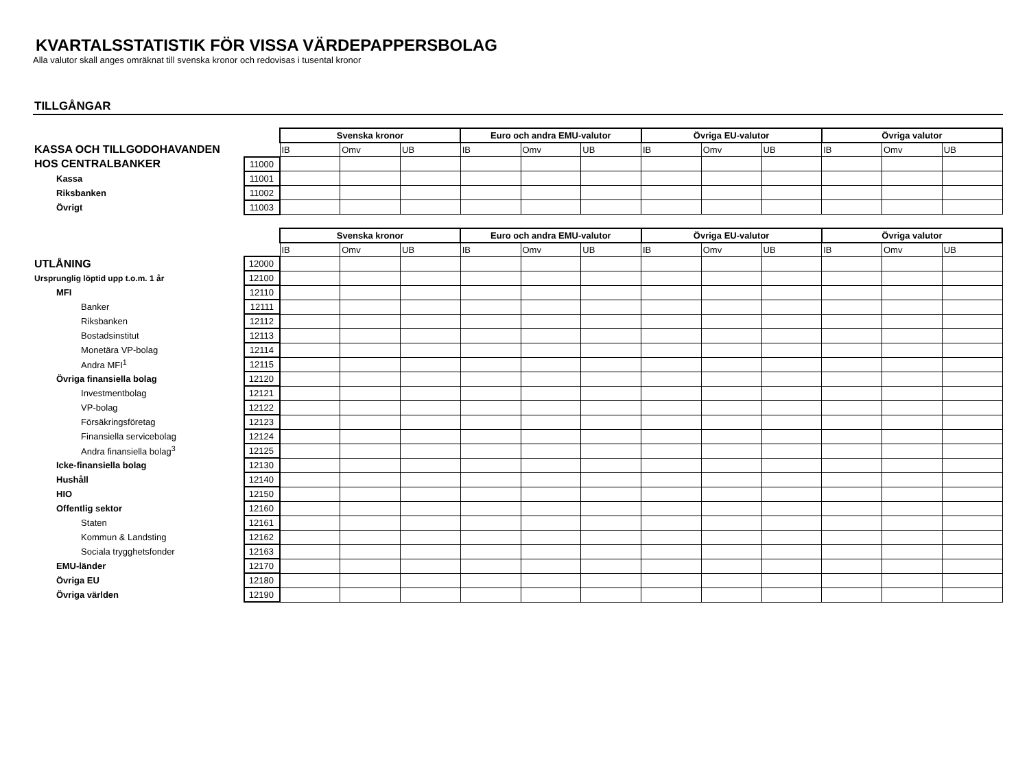KVARTALSSTATISTIK FÖR VISSA VÄRDEPAPPERSBOLAG
Alla valutor skall anges omräknat till svenska kronor och redovisas i tusental kronor
TILLGÅNGAR
| | | Svenska kronor | | | Euro och andra EMU-valutor | | | Övriga EU-valutor | | | Övriga valutor | | |
| KASSA OCH TILLGODOHAVANDEN | | IB | Omv | UB | IB | Omv | UB | IB | Omv | UB | IB | Omv | UB |
| HOS CENTRALBANKER | 11000 | | | | | | | | | | | | |
| Kassa | 11001 | | | | | | | | | | | | |
| Riksbanken | 11002 | | | | | | | | | | | | |
| Övrigt | 11003 | | | | | | | | | | | | |
| | | Svenska kronor | | | Euro och andra EMU-valutor | | | Övriga EU-valutor | | | Övriga valutor | | |
| | | IB | Omv | UB | IB | Omv | UB | IB | Omv | UB | IB | Omv | UB |
| UTLÅNING | 12000 | | | | | | | | | | | | |
| Ursprunglig löptid upp t.o.m. 1 år | 12100 | | | | | | | | | | | | |
| MFI | 12110 | | | | | | | | | | | | |
| Banker | 12111 | | | | | | | | | | | | |
| Riksbanken | 12112 | | | | | | | | | | | | |
| Bostadsinstitut | 12113 | | | | | | | | | | | | |
| Monetära VP-bolag | 12114 | | | | | | | | | | | | |
| Andra MFI<sup>1</sup> | 12115 | | | | | | | | | | | | |
| Övriga finansiella bolag | 12120 | | | | | | | | | | | | |
| Investmentbolag | 12121 | | | | | | | | | | | | |
| VP-bolag | 12122 | | | | | | | | | | | | |
| Försäkringsföretag | 12123 | | | | | | | | | | | | |
| Finansiella servicebolag | 12124 | | | | | | | | | | | | |
| Andra finansiella bolag<sup>3</sup> | 12125 | | | | | | | | | | | | |
| Icke-finansiella bolag | 12130 | | | | | | | | | | | | |
| Hushåll | 12140 | | | | | | | | | | | | |
| HIO | 12150 | | | | | | | | | | | | |
| Offentlig sektor | 12160 | | | | | | | | | | | | |
| Staten | 12161 | | | | | | | | | | | | |
| Kommun & Landsting | 12162 | | | | | | | | | | | | |
| Sociala trygghetsfonder | 12163 | | | | | | | | | | | | |
| EMU-länder | 12170 | | | | | | | | | | | | |
| Övriga EU | 12180 | | | | | | | | | | | | |
| Övriga världen | 12190 | | | | | | | | | | | | |